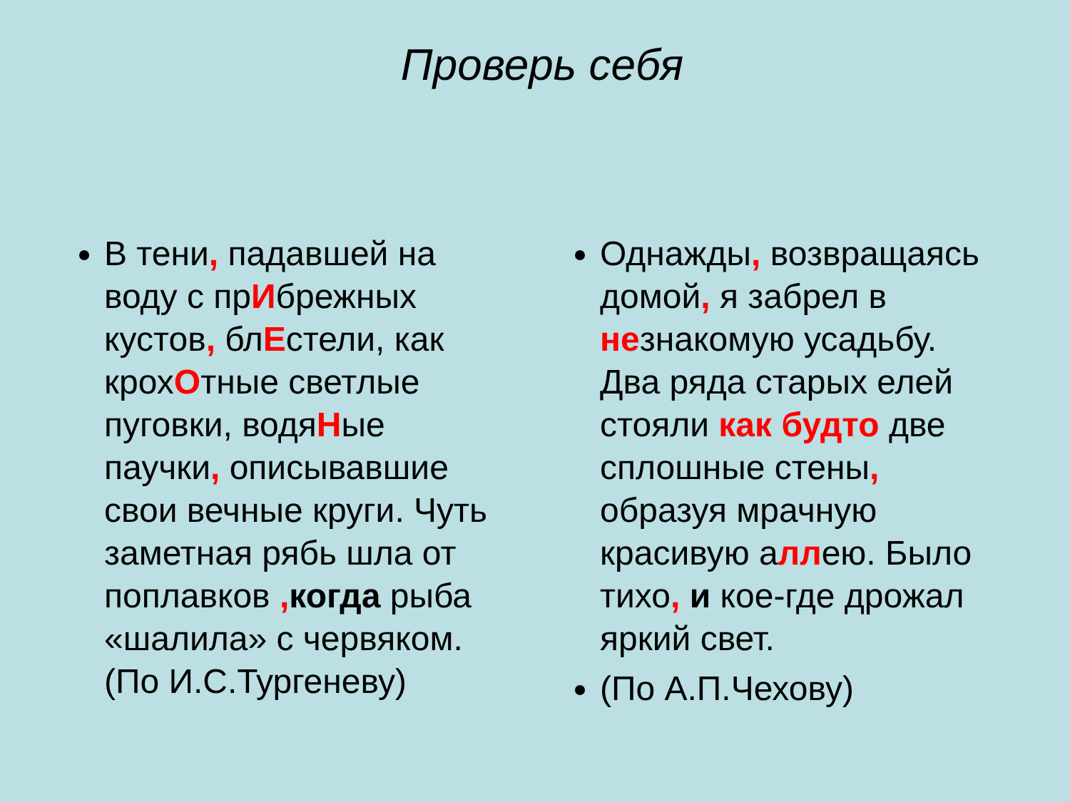Проверь себя
В тени, падавшей на воду с прИбрежных кустов, блЕстели, как крохОтные светлые пуговки, водяНые паучки, описывавшие свои вечные круги. Чуть заметная рябь шла от поплавков , когда рыба «шалила» с червяком. (По И.С.Тургеневу)
Однажды, возвращаясь домой, я забрел в незнакомую усадьбу. Два ряда старых елей стояли как будто две сплошные стены, образуя мрачную красивую аллею. Было тихо, и кое-где дрожал яркий свет.
(По А.П.Чехову)